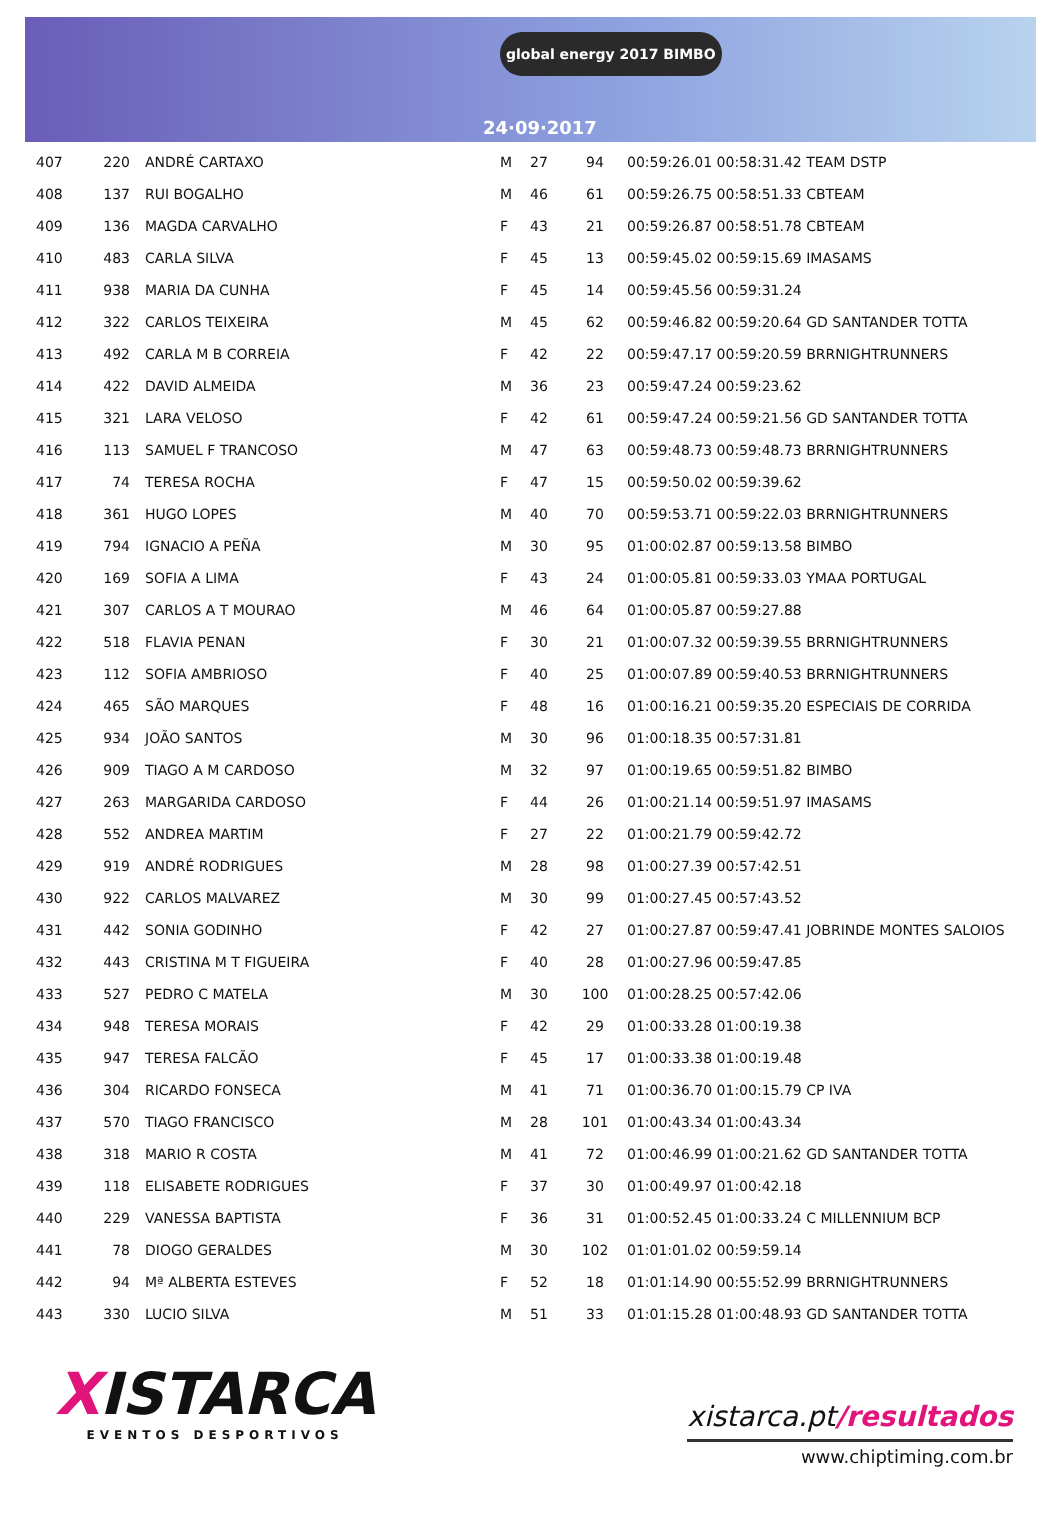global energy 2017 BIMBO
24·09·2017
| 407 | 220 | ANDRÉ CARTAXO | M | 27 | 94 | 00:59:26.01 00:58:31.42 TEAM DSTP |
| 408 | 137 | RUI BOGALHO | M | 46 | 61 | 00:59:26.75 00:58:51.33 CBTEAM |
| 409 | 136 | MAGDA CARVALHO | F | 43 | 21 | 00:59:26.87 00:58:51.78 CBTEAM |
| 410 | 483 | CARLA SILVA | F | 45 | 13 | 00:59:45.02 00:59:15.69 IMASAMS |
| 411 | 938 | MARIA DA CUNHA | F | 45 | 14 | 00:59:45.56 00:59:31.24 |
| 412 | 322 | CARLOS TEIXEIRA | M | 45 | 62 | 00:59:46.82 00:59:20.64 GD SANTANDER TOTTA |
| 413 | 492 | CARLA M B CORREIA | F | 42 | 22 | 00:59:47.17 00:59:20.59 BRRNIGHTRUNNERS |
| 414 | 422 | DAVID ALMEIDA | M | 36 | 23 | 00:59:47.24 00:59:23.62 |
| 415 | 321 | LARA VELOSO | F | 42 | 61 | 00:59:47.24 00:59:21.56 GD SANTANDER TOTTA |
| 416 | 113 | SAMUEL F TRANCOSO | M | 47 | 63 | 00:59:48.73 00:59:48.73 BRRNIGHTRUNNERS |
| 417 | 74 | TERESA ROCHA | F | 47 | 15 | 00:59:50.02 00:59:39.62 |
| 418 | 361 | HUGO LOPES | M | 40 | 70 | 00:59:53.71 00:59:22.03 BRRNIGHTRUNNERS |
| 419 | 794 | IGNACIO A PEÑA | M | 30 | 95 | 01:00:02.87 00:59:13.58 BIMBO |
| 420 | 169 | SOFIA A LIMA | F | 43 | 24 | 01:00:05.81 00:59:33.03 YMAA PORTUGAL |
| 421 | 307 | CARLOS A T MOURAO | M | 46 | 64 | 01:00:05.87 00:59:27.88 |
| 422 | 518 | FLAVIA PENAN | F | 30 | 21 | 01:00:07.32 00:59:39.55 BRRNIGHTRUNNERS |
| 423 | 112 | SOFIA AMBRIOSO | F | 40 | 25 | 01:00:07.89 00:59:40.53 BRRNIGHTRUNNERS |
| 424 | 465 | SÃO MARQUES | F | 48 | 16 | 01:00:16.21 00:59:35.20 ESPECIAIS DE CORRIDA |
| 425 | 934 | JOÃO SANTOS | M | 30 | 96 | 01:00:18.35 00:57:31.81 |
| 426 | 909 | TIAGO A M CARDOSO | M | 32 | 97 | 01:00:19.65 00:59:51.82 BIMBO |
| 427 | 263 | MARGARIDA CARDOSO | F | 44 | 26 | 01:00:21.14 00:59:51.97 IMASAMS |
| 428 | 552 | ANDREA MARTIM | F | 27 | 22 | 01:00:21.79 00:59:42.72 |
| 429 | 919 | ANDRÉ RODRIGUES | M | 28 | 98 | 01:00:27.39 00:57:42.51 |
| 430 | 922 | CARLOS MALVAREZ | M | 30 | 99 | 01:00:27.45 00:57:43.52 |
| 431 | 442 | SONIA GODINHO | F | 42 | 27 | 01:00:27.87 00:59:47.41 JOBRINDE MONTES SALOIOS |
| 432 | 443 | CRISTINA M T FIGUEIRA | F | 40 | 28 | 01:00:27.96 00:59:47.85 |
| 433 | 527 | PEDRO C MATELA | M | 30 | 100 | 01:00:28.25 00:57:42.06 |
| 434 | 948 | TERESA MORAIS | F | 42 | 29 | 01:00:33.28 01:00:19.38 |
| 435 | 947 | TERESA FALCÃO | F | 45 | 17 | 01:00:33.38 01:00:19.48 |
| 436 | 304 | RICARDO FONSECA | M | 41 | 71 | 01:00:36.70 01:00:15.79 CP IVA |
| 437 | 570 | TIAGO FRANCISCO | M | 28 | 101 | 01:00:43.34 01:00:43.34 |
| 438 | 318 | MARIO R COSTA | M | 41 | 72 | 01:00:46.99 01:00:21.62 GD SANTANDER TOTTA |
| 439 | 118 | ELISABETE RODRIGUES | F | 37 | 30 | 01:00:49.97 01:00:42.18 |
| 440 | 229 | VANESSA BAPTISTA | F | 36 | 31 | 01:00:52.45 01:00:33.24 C MILLENNIUM BCP |
| 441 | 78 | DIOGO GERALDES | M | 30 | 102 | 01:01:01.02 00:59:59.14 |
| 442 | 94 | Mª ALBERTA ESTEVES | F | 52 | 18 | 01:01:14.90 00:55:52.99 BRRNIGHTRUNNERS |
| 443 | 330 | LUCIO SILVA | M | 51 | 33 | 01:01:15.28 01:00:48.93 GD SANTANDER TOTTA |
XISTARCA
EVENTOS DESPORTIVOS
xistarca.pt/resultados
www.chiptiming.com.br